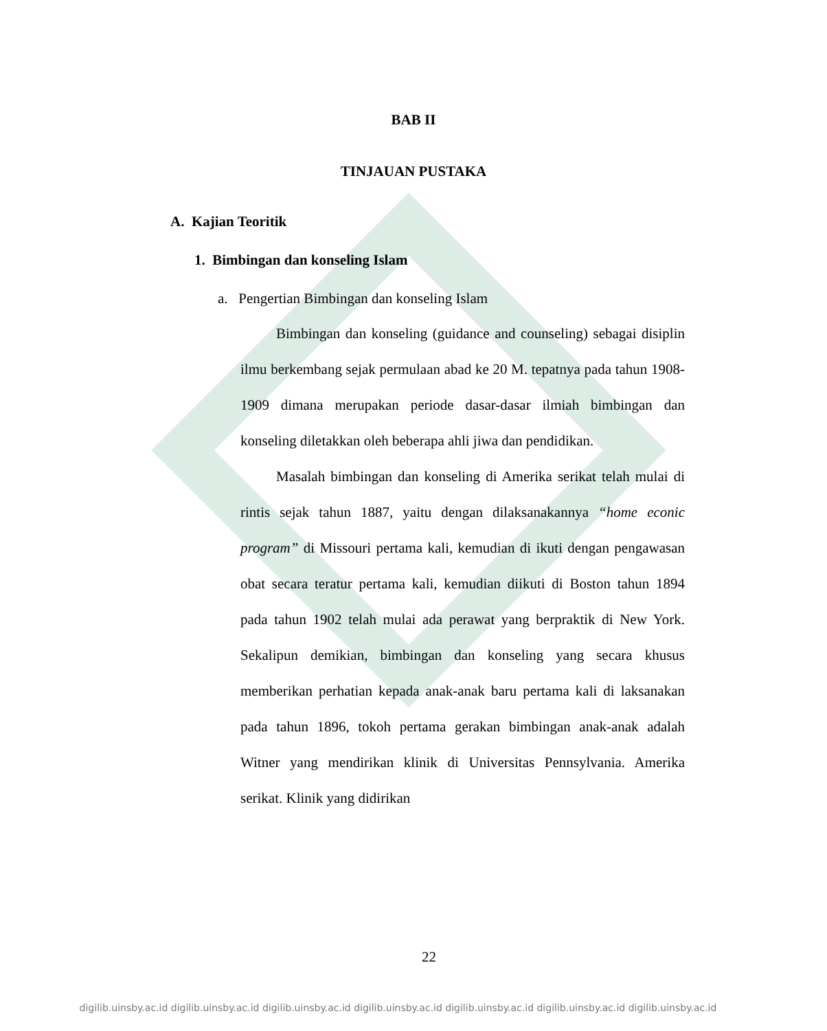BAB II
TINJAUAN PUSTAKA
A. Kajian Teoritik
1. Bimbingan dan konseling Islam
a. Pengertian Bimbingan dan konseling Islam
Bimbingan dan konseling (guidance and counseling) sebagai disiplin ilmu berkembang sejak permulaan abad ke 20 M. tepatnya pada tahun 1908-1909 dimana merupakan periode dasar-dasar ilmiah bimbingan dan konseling diletakkan oleh beberapa ahli jiwa dan pendidikan.
Masalah bimbingan dan konseling di Amerika serikat telah mulai di rintis sejak tahun 1887, yaitu dengan dilaksanakannya “home econic program” di Missouri pertama kali, kemudian di ikuti dengan pengawasan obat secara teratur pertama kali, kemudian diikuti di Boston tahun 1894 pada tahun 1902 telah mulai ada perawat yang berpraktik di New York. Sekalipun demikian, bimbingan dan konseling yang secara khusus memberikan perhatian kepada anak-anak baru pertama kali di laksanakan pada tahun 1896, tokoh pertama gerakan bimbingan anak-anak adalah Witner yang mendirikan klinik di Universitas Pennsylvania. Amerika serikat. Klinik yang didirikan
22
digilib.uinsby.ac.id digilib.uinsby.ac.id digilib.uinsby.ac.id digilib.uinsby.ac.id digilib.uinsby.ac.id digilib.uinsby.ac.id digilib.uinsby.ac.id